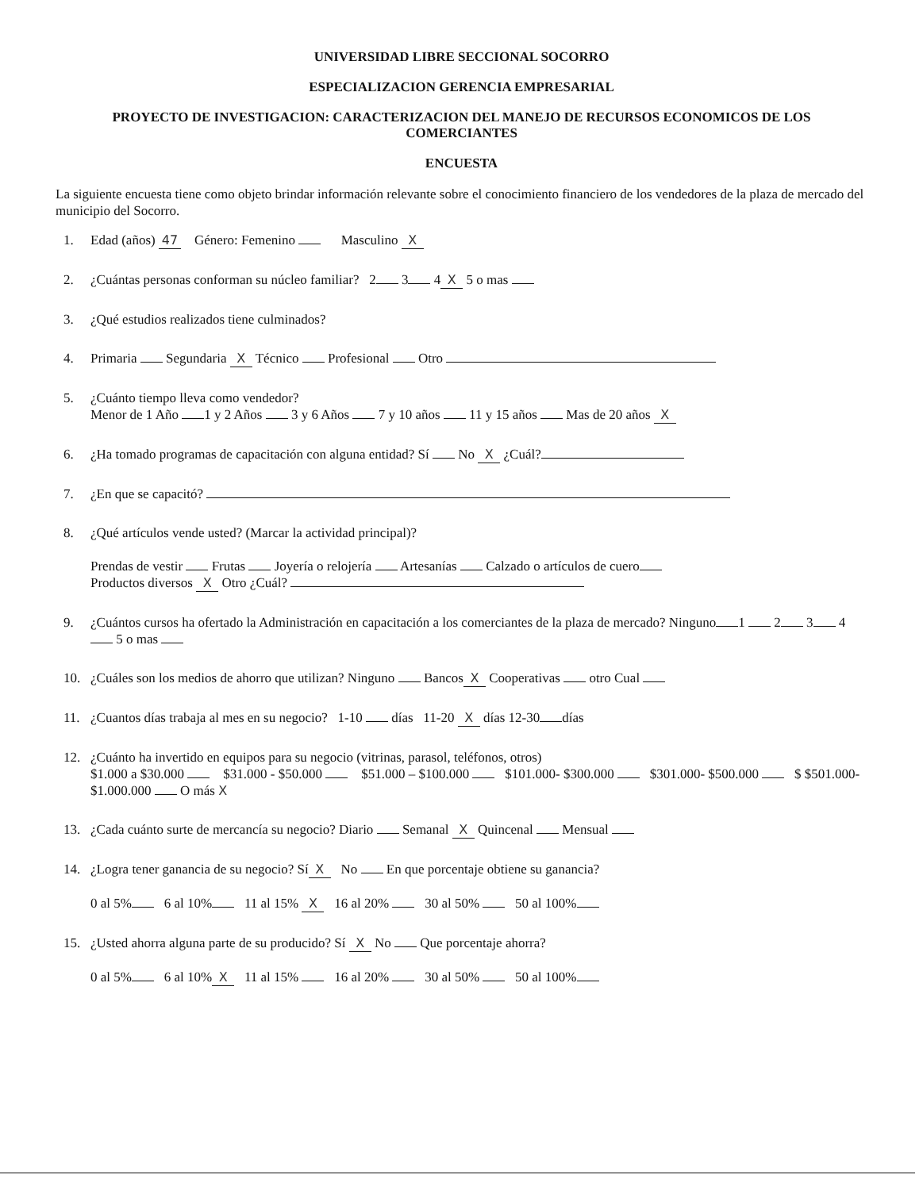UNIVERSIDAD LIBRE SECCIONAL SOCORRO
ESPECIALIZACION GERENCIA EMPRESARIAL
PROYECTO DE INVESTIGACION: CARACTERIZACION DEL MANEJO DE RECURSOS ECONOMICOS DE LOS COMERCIANTES
ENCUESTA
La siguiente encuesta tiene como objeto brindar información relevante sobre el conocimiento financiero de los vendedores de la plaza de mercado del municipio del Socorro.
1. Edad (años) 47 Género: Femenino Masculino X
2. ¿Cuántas personas conforman su núcleo familiar? 2 3 4 X 5 o mas
3. ¿Qué estudios realizados tiene culminados?
4. Primaria Segundaria X Técnico Profesional Otro
5. ¿Cuánto tiempo lleva como vendedor?
Menor de 1 Año 1 y 2 Años 3 y 6 Años 7 y 10 años 11 y 15 años Mas de 20 años X
6. ¿Ha tomado programas de capacitación con alguna entidad? Sí No X ¿Cuál?
7. ¿En que se capacitó?
8. ¿Qué artículos vende usted? (Marcar la actividad principal)?
Prendas de vestir Frutas Joyería o relojería Artesanías Calzado o artículos de cuero
Productos diversos X Otro ¿Cuál?
9. ¿Cuántos cursos ha ofertado la Administración en capacitación a los comerciantes de la plaza de mercado? Ninguno 1 2 3 4 5 o mas
10. ¿Cuáles son los medios de ahorro que utilizan? Ninguno Bancos X Cooperativas otro Cual
11. ¿Cuantos días trabaja al mes en su negocio? 1-10 días 11-20 X días 12-30 días
12. ¿Cuánto ha invertido en equipos para su negocio (vitrinas, parasol, teléfonos, otros)
$1.000 a $30.000 $31.000 - $50.000 $51.000 – $100.000 $101.000- $300.000 $301.000- $500.000 $ $501.000- $1.000.000 O más X
13. ¿Cada cuánto surte de mercancía su negocio? Diario Semanal X Quincenal Mensual
14. ¿Logra tener ganancia de su negocio? Sí X No En que porcentaje obtiene su ganancia?
0 al 5% 6 al 10% 11 al 15% X 16 al 20% 30 al 50% 50 al 100%
15. ¿Usted ahorra alguna parte de su producido? Sí X No Que porcentaje ahorra?
0 al 5% 6 al 10% X 11 al 15% 16 al 20% 30 al 50% 50 al 100%